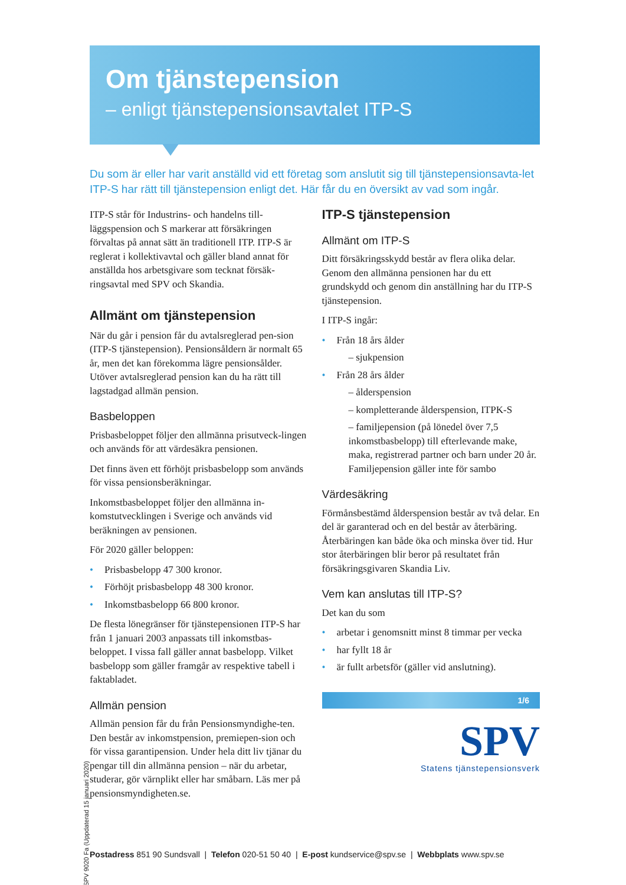Om tjänstepension
– enligt tjänstepensionsavtalet ITP-S
Du som är eller har varit anställd vid ett företag som anslutit sig till tjänstepensionsavta-let ITP-S har rätt till tjänstepension enligt det. Här får du en översikt av vad som ingår.
ITP-S står för Industrins- och handelns till-läggspension och S markerar att försäkringen förvaltas på annat sätt än traditionell ITP. ITP-S är reglerat i kollektivavtal och gäller bland annat för anställda hos arbetsgivare som tecknat försäk-ringsavtal med SPV och Skandia.
Allmänt om tjänstepension
När du går i pension får du avtalsreglerad pen-sion (ITP-S tjänstepension). Pensionsåldern är normalt 65 år, men det kan förekomma lägre pensionsålder. Utöver avtalsreglerad pension kan du ha rätt till lagstadgad allmän pension.
Basbeloppen
Prisbasbeloppet följer den allmänna prisutveck-lingen och används för att värdesäkra pensionen.
Det finns även ett förhöjt prisbasbelopp som används för vissa pensionsberäkningar.
Inkomstbasbeloppet följer den allmänna in-komstutvecklingen i Sverige och används vid beräkningen av pensionen.
För 2020 gäller beloppen:
Prisbasbelopp 47 300 kronor.
Förhöjt prisbasbelopp 48 300 kronor.
Inkomstbasbelopp 66 800 kronor.
De flesta lönegränser för tjänstepensionen ITP-S har från 1 januari 2003 anpassats till inkomstbas-beloppet. I vissa fall gäller annat basbelopp. Vilket basbelopp som gäller framgår av respektive tabell i faktabladet.
Allmän pension
Allmän pension får du från Pensionsmyndighe-ten. Den består av inkomstpension, premiepen-sion och för vissa garantipension. Under hela ditt liv tjänar du pengar till din allmänna pension – när du arbetar, studerar, gör värnplikt eller har småbarn. Läs mer på pensionsmyndigheten.se.
ITP-S tjänstepension
Allmänt om ITP-S
Ditt försäkringsskydd består av flera olika delar. Genom den allmänna pensionen har du ett grundskydd och genom din anställning har du ITP-S tjänstepension.
I ITP-S ingår:
Från 18 års ålder
– sjukpension
Från 28 års ålder
– ålderspension
– kompletterande ålderspension, ITPK-S
– familjepension (på lönedel över 7,5 inkomstbasbelopp) till efterlevande make, maka, registrerad partner och barn under 20 år. Familjepension gäller inte för sambo
Värdesäkring
Förmånsbestämd ålderspension består av två delar. En del är garanterad och en del består av återbäring. Återbäringen kan både öka och minska över tid. Hur stor återbäringen blir beror på resultatet från försäkringsgivaren Skandia Liv.
Vem kan anslutas till ITP-S?
Det kan du som
arbetar i genomsnitt minst 8 timmar per vecka
har fyllt 18 år
är fullt arbetsför (gäller vid anslutning).
1/6
SPV
Statens tjänstepensionsverk
SPV 9020 Fa (Uppdaterad 15 januari 2020)
Postadress 851 90 Sundsvall | Telefon 020-51 50 40 | E-post kundservice@spv.se | Webbplats www.spv.se